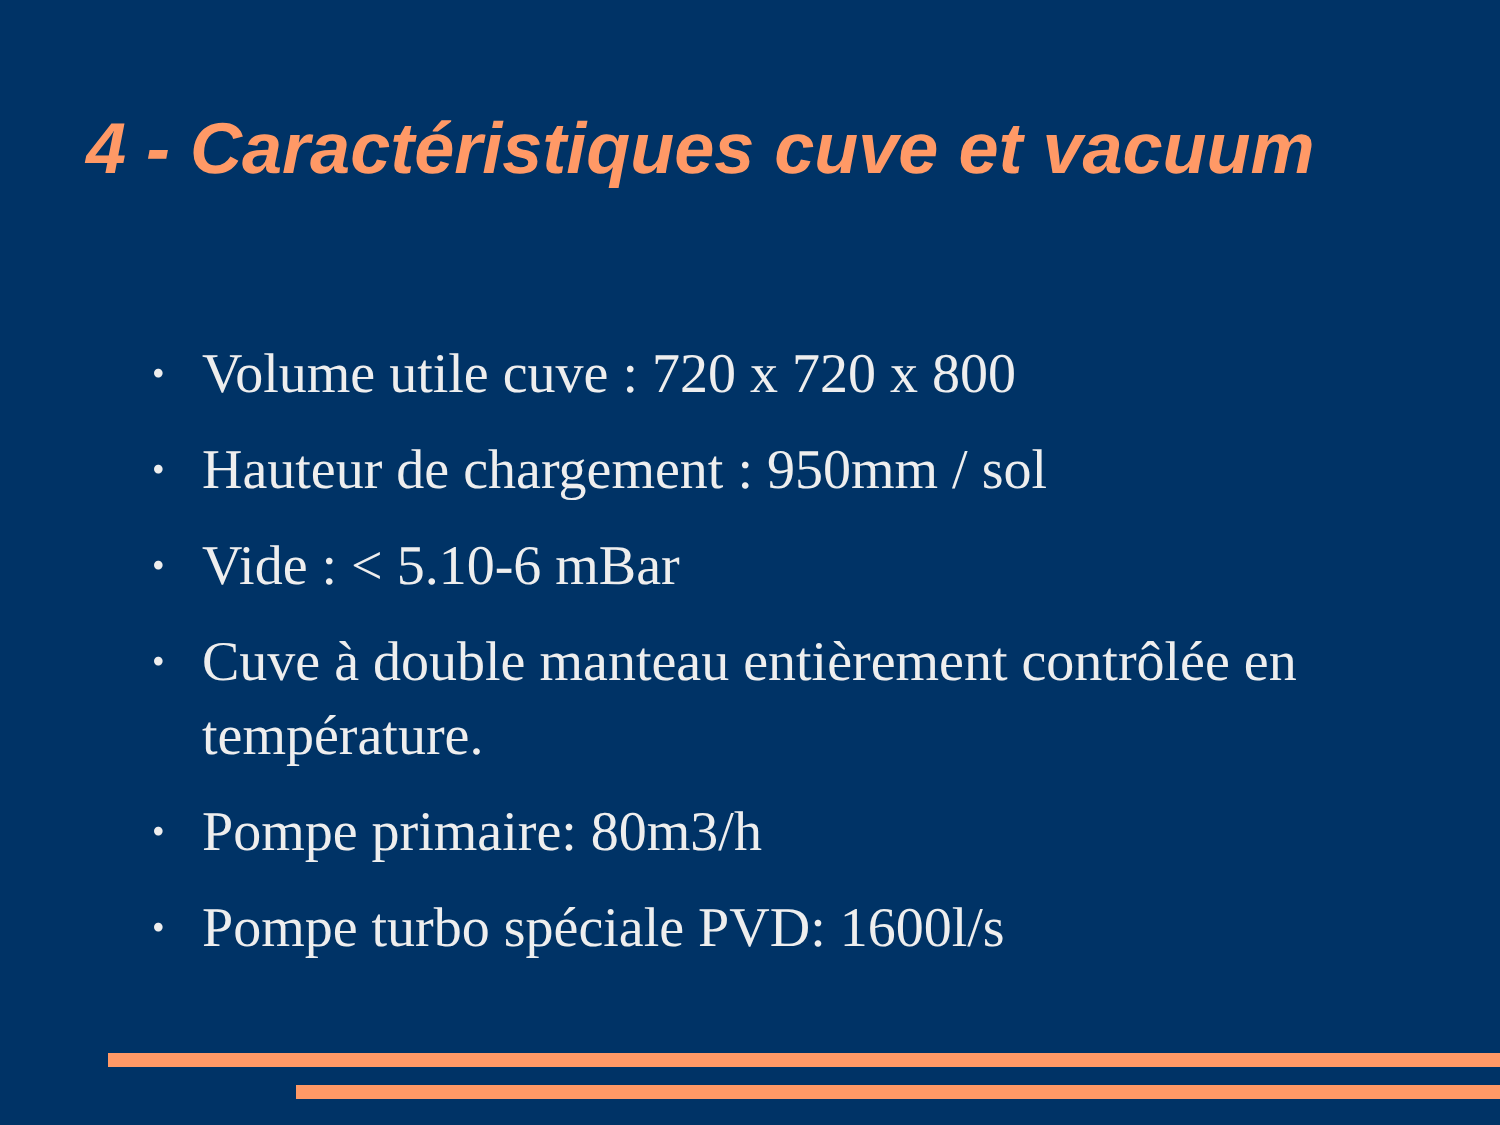4 - Caractéristiques cuve et vacuum
• Volume utile cuve : 720 x 720 x 800
• Hauteur de chargement : 950mm / sol
• Vide : < 5.10-6 mBar
• Cuve à double manteau entièrement contrôlée en température.
• Pompe primaire: 80m3/h
• Pompe turbo spéciale PVD: 1600l/s